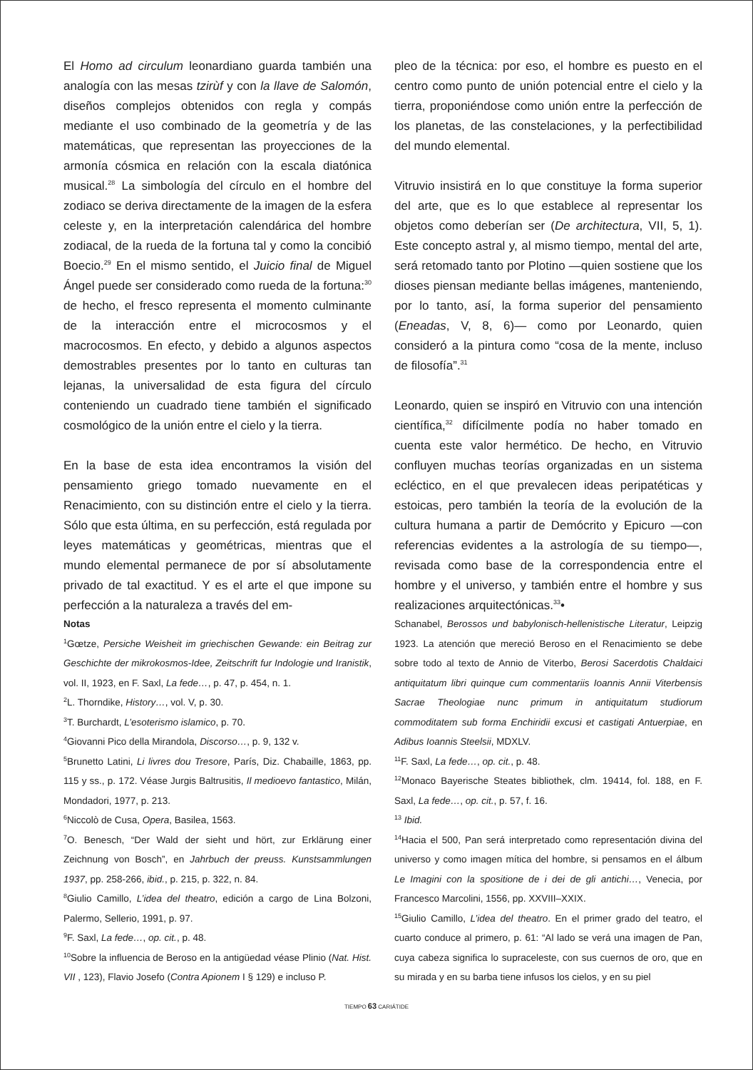El Homo ad circulum leonardiano guarda también una analogía con las mesas tzirùf y con la llave de Salomón, diseños complejos obtenidos con regla y compás mediante el uso combinado de la geometría y de las matemáticas, que representan las proyecciones de la armonía cósmica en relación con la escala diatónica musical.<sup>28</sup> La simbología del círculo en el hombre del zodiaco se deriva directamente de la imagen de la esfera celeste y, en la interpretación calendárica del hombre zodiacal, de la rueda de la fortuna tal y como la concibió Boecio.<sup>29</sup> En el mismo sentido, el Juicio final de Miguel Ángel puede ser considerado como rueda de la fortuna:<sup>30</sup> de hecho, el fresco representa el momento culminante de la interacción entre el microcosmos y el macrocosmos. En efecto, y debido a algunos aspectos demostrables presentes por lo tanto en culturas tan lejanas, la universalidad de esta figura del círculo conteniendo un cuadrado tiene también el significado cosmológico de la unión entre el cielo y la tierra.
En la base de esta idea encontramos la visión del pensamiento griego tomado nuevamente en el Renacimiento, con su distinción entre el cielo y la tierra. Sólo que esta última, en su perfección, está regulada por leyes matemáticas y geométricas, mientras que el mundo elemental permanece de por sí absolutamente privado de tal exactitud. Y es el arte el que impone su perfección a la naturaleza a través del em-
pleo de la técnica: por eso, el hombre es puesto en el centro como punto de unión potencial entre el cielo y la tierra, proponiéndose como unión entre la perfección de los planetas, de las constelaciones, y la perfectibilidad del mundo elemental.
Vitruvio insistirá en lo que constituye la forma superior del arte, que es lo que establece al representar los objetos como deberían ser (De architectura, VII, 5, 1). Este concepto astral y, al mismo tiempo, mental del arte, será retomado tanto por Plotino —quien sostiene que los dioses piensan mediante bellas imágenes, manteniendo, por lo tanto, así, la forma superior del pensamiento (Eneadas, V, 8, 6)— como por Leonardo, quien consideró a la pintura como “cosa de la mente, incluso de filosofía”.<sup>31</sup>
Leonardo, quien se inspiró en Vitruvio con una intención científica,<sup>32</sup> difícilmente podía no haber tomado en cuenta este valor hermético. De hecho, en Vitruvio confluyen muchas teorías organizadas en un sistema ecléctico, en el que prevalecen ideas peripatéticas y estoicas, pero también la teoría de la evolución de la cultura humana a partir de Demócrito y Epicuro —con referencias evidentes a la astrología de su tiempo—, revisada como base de la correspondencia entre el hombre y el universo, y también entre el hombre y sus realizaciones arquitectónicas.<sup>33</sup>•
Notas
<sup>1</sup> Gœtze, Persiche Weisheit im griechischen Gewande: ein Beitrag zur Geschichte der mikrokosmos-Idee, Zeitschrift fur Indologie und Iranistik, vol. II, 1923, en F. Saxl, La fede…, p. 47, p. 454, n. 1.
<sup>2</sup> L. Thorndike, History…, vol. V, p. 30.
<sup>3</sup> T. Burchardt, L’esoterismo islamico, p. 70.
<sup>4</sup> Giovanni Pico della Mirandola, Discorso…, p. 9, 132 v.
<sup>5</sup> Brunetto Latini, Li livres dou Tresore, París, Diz. Chabaille, 1863, pp. 115 y ss., p. 172. Véase Jurgis Baltrusitis, Il medioevo fantastico, Milán, Mondadori, 1977, p. 213.
<sup>6</sup> Niccolò de Cusa, Opera, Basilea, 1563.
<sup>7</sup> O. Benesch, “Der Wald der sieht und hört, zur Erklärung einer Zeichnung von Bosch”, en Jahrbuch der preuss. Kunstsammlungen 1937, pp. 258-266, ibid., p. 215, p. 322, n. 84.
<sup>8</sup> Giulio Camillo, L’idea del theatro, edición a cargo de Lina Bolzoni, Palermo, Sellerio, 1991, p. 97.
<sup>9</sup>F. Saxl, La fede…, op. cit., p. 48.
<sup>10</sup> Sobre la influencia de Beroso en la antigüedad véase Plinio (Nat. Hist. VII , 123), Flavio Josefo (Contra Apionem I § 129) e incluso P.
Schanabel, Berossos und babylonisch-hellenistische Literatur, Leipzig 1923. La atención que mereció Beroso en el Renacimiento se debe sobre todo al texto de Annio de Viterbo, Berosi Sacerdotis Chaldaici antiquitatum libri quinque cum commentariis Ioannis Annii Viterbensis Sacrae Theologiae nunc primum in antiquitatum studiorum commoditatem sub forma Enchiridii excusi et castigati Antuerpiae, en Adibus Ioannis Steelsii, MDXLV.
<sup>11</sup>F. Saxl, La fede…, op. cit., p. 48.
<sup>12</sup> Monaco Bayerische Steates bibliothek, clm. 19414, fol. 188, en F. Saxl, La fede…, op. cit., p. 57, f. 16.
<sup>13</sup> Ibid.
<sup>14</sup> Hacia el 500, Pan será interpretado como representación divina del universo y como imagen mítica del hombre, si pensamos en el álbum Le Imagini con la spositione de i dei de gli antichi…, Venecia, por Francesco Marcolini, 1556, pp. XXVIII–XXIX.
<sup>15</sup> Giulio Camillo, L’idea del theatro. En el primer grado del teatro, el cuarto conduce al primero, p. 61: “Al lado se verá una imagen de Pan, cuya cabeza significa lo supraceleste, con sus cuernos de oro, que en su mirada y en su barba tiene infusos los cielos, y en su piel
TIEMPO 63 CARIÁTIDE